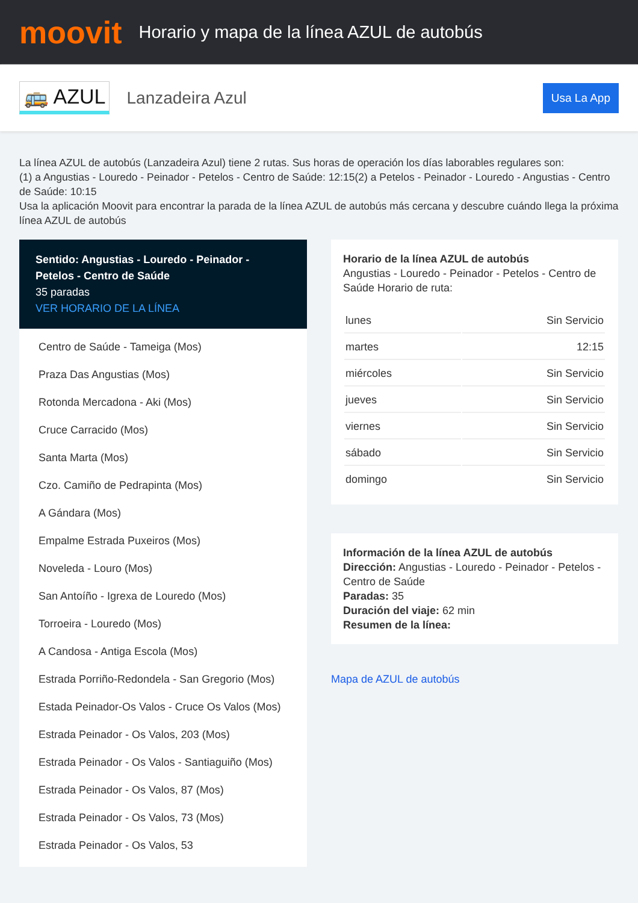moovit
Horario y mapa de la línea AZUL de autobús
🚌 AZUL Lanzadeira Azul Usa La App
La línea AZUL de autobús (Lanzadeira Azul) tiene 2 rutas. Sus horas de operación los días laborables regulares son:
(1) a Angustias - Louredo - Peinador - Petelos - Centro de Saúde: 12:15(2) a Petelos - Peinador - Louredo - Angustias - Centro de Saúde: 10:15
Usa la aplicación Moovit para encontrar la parada de la línea AZUL de autobús más cercana y descubre cuándo llega la próxima línea AZUL de autobús
Sentido: Angustias - Louredo - Peinador - Petelos - Centro de Saúde
35 paradas
VER HORARIO DE LA LÍNEA
Centro de Saúde - Tameiga (Mos)
Praza Das Angustias (Mos)
Rotonda Mercadona - Aki (Mos)
Cruce Carracido (Mos)
Santa Marta (Mos)
Czo. Camiño de Pedrapinta (Mos)
A Gándara (Mos)
Empalme Estrada Puxeiros (Mos)
Noveleda - Louro (Mos)
San Antoíño - Igrexa de Louredo (Mos)
Torroeira - Louredo (Mos)
A Candosa - Antiga Escola (Mos)
Estrada Porriño-Redondela - San Gregorio (Mos)
Estada Peinador-Os Valos - Cruce Os Valos (Mos)
Estrada Peinador - Os Valos, 203 (Mos)
Estrada Peinador - Os Valos - Santiaguiño (Mos)
Estrada Peinador - Os Valos, 87 (Mos)
Estrada Peinador - Os Valos, 73 (Mos)
Estrada Peinador - Os Valos, 53
Horario de la línea AZUL de autobús
Angustias - Louredo - Peinador - Petelos - Centro de Saúde Horario de ruta:
| lunes | Sin Servicio |
| martes | 12:15 |
| miércoles | Sin Servicio |
| jueves | Sin Servicio |
| viernes | Sin Servicio |
| sábado | Sin Servicio |
| domingo | Sin Servicio |
Información de la línea AZUL de autobús
Dirección: Angustias - Louredo - Peinador - Petelos - Centro de Saúde
Paradas: 35
Duración del viaje: 62 min
Resumen de la línea:
Mapa de AZUL de autobús